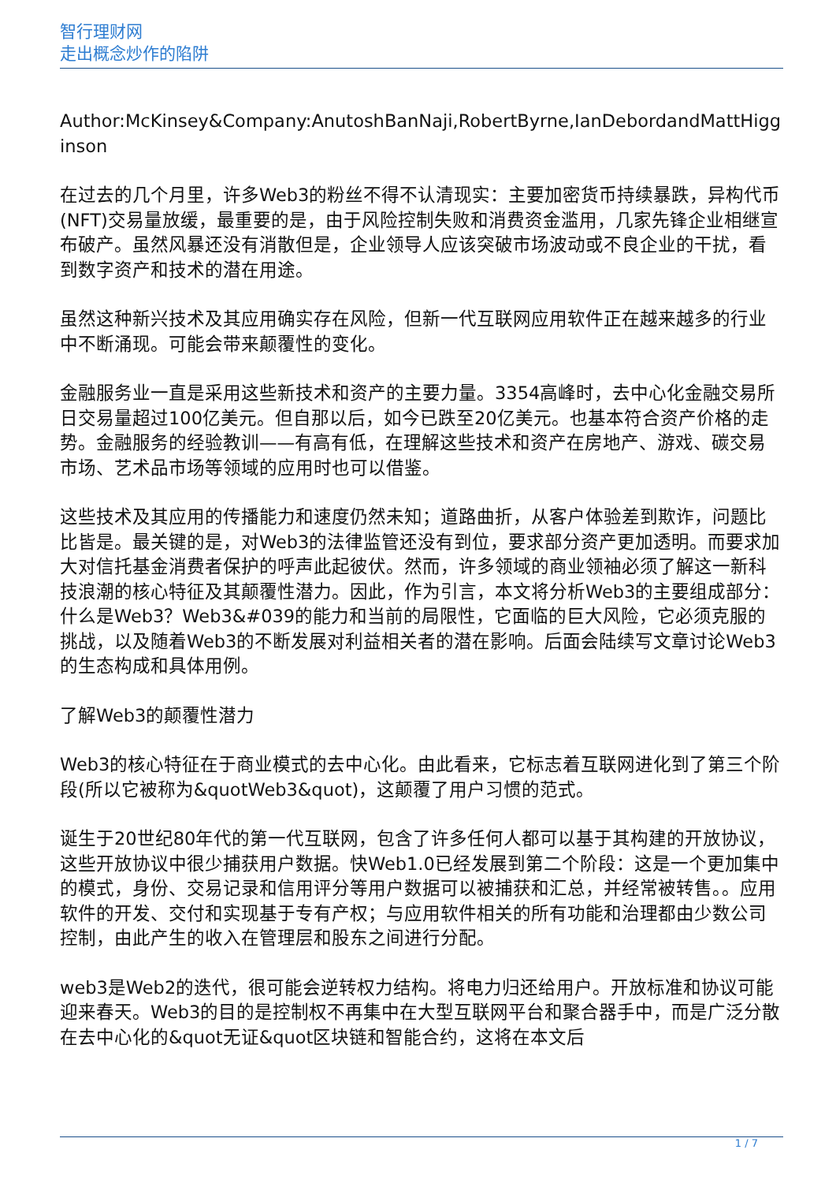智行理财网
走出概念炒作的陷阱
Author:McKinsey&Company:AnutoshBanNaji,RobertByrne,IanDebordandMattHigginson
在过去的几个月里，许多Web3的粉丝不得不认清现实：主要加密货币持续暴跌，异构代币(NFT)交易量放缓，最重要的是，由于风险控制失败和消费资金滥用，几家先锋企业相继宣布破产。虽然风暴还没有消散但是，企业领导人应该突破市场波动或不良企业的干扰，看到数字资产和技术的潜在用途。
虽然这种新兴技术及其应用确实存在风险，但新一代互联网应用软件正在越来越多的行业中不断涌现。可能会带来颠覆性的变化。
金融服务业一直是采用这些新技术和资产的主要力量。3354高峰时，去中心化金融交易所日交易量超过100亿美元。但自那以后，如今已跌至20亿美元。也基本符合资产价格的走势。金融服务的经验教训——有高有低，在理解这些技术和资产在房地产、游戏、碳交易市场、艺术品市场等领域的应用时也可以借鉴。
这些技术及其应用的传播能力和速度仍然未知；道路曲折，从客户体验差到欺诈，问题比比皆是。最关键的是，对Web3的法律监管还没有到位，要求部分资产更加透明。而要求加大对信托基金消费者保护的呼声此起彼伏。然而，许多领域的商业领袖必须了解这一新科技浪潮的核心特征及其颠覆性潜力。因此，作为引言，本文将分析Web3的主要组成部分：什么是Web3？Web3&#039的能力和当前的局限性，它面临的巨大风险，它必须克服的挑战，以及随着Web3的不断发展对利益相关者的潜在影响。后面会陆续写文章讨论Web3的生态构成和具体用例。
了解Web3的颠覆性潜力
Web3的核心特征在于商业模式的去中心化。由此看来，它标志着互联网进化到了第三个阶段(所以它被称为&quotWeb3&quot)，这颠覆了用户习惯的范式。
诞生于20世纪80年代的第一代互联网，包含了许多任何人都可以基于其构建的开放协议，这些开放协议中很少捕获用户数据。快Web1.0已经发展到第二个阶段：这是一个更加集中的模式，身份、交易记录和信用评分等用户数据可以被捕获和汇总，并经常被转售。。应用软件的开发、交付和实现基于专有产权；与应用软件相关的所有功能和治理都由少数公司控制，由此产生的收入在管理层和股东之间进行分配。
web3是Web2的迭代，很可能会逆转权力结构。将电力归还给用户。开放标准和协议可能迎来春天。Web3的目的是控制权不再集中在大型互联网平台和聚合器手中，而是广泛分散在去中心化的&quot无证&quot区块链和智能合约，这将在本文后
1 / 7